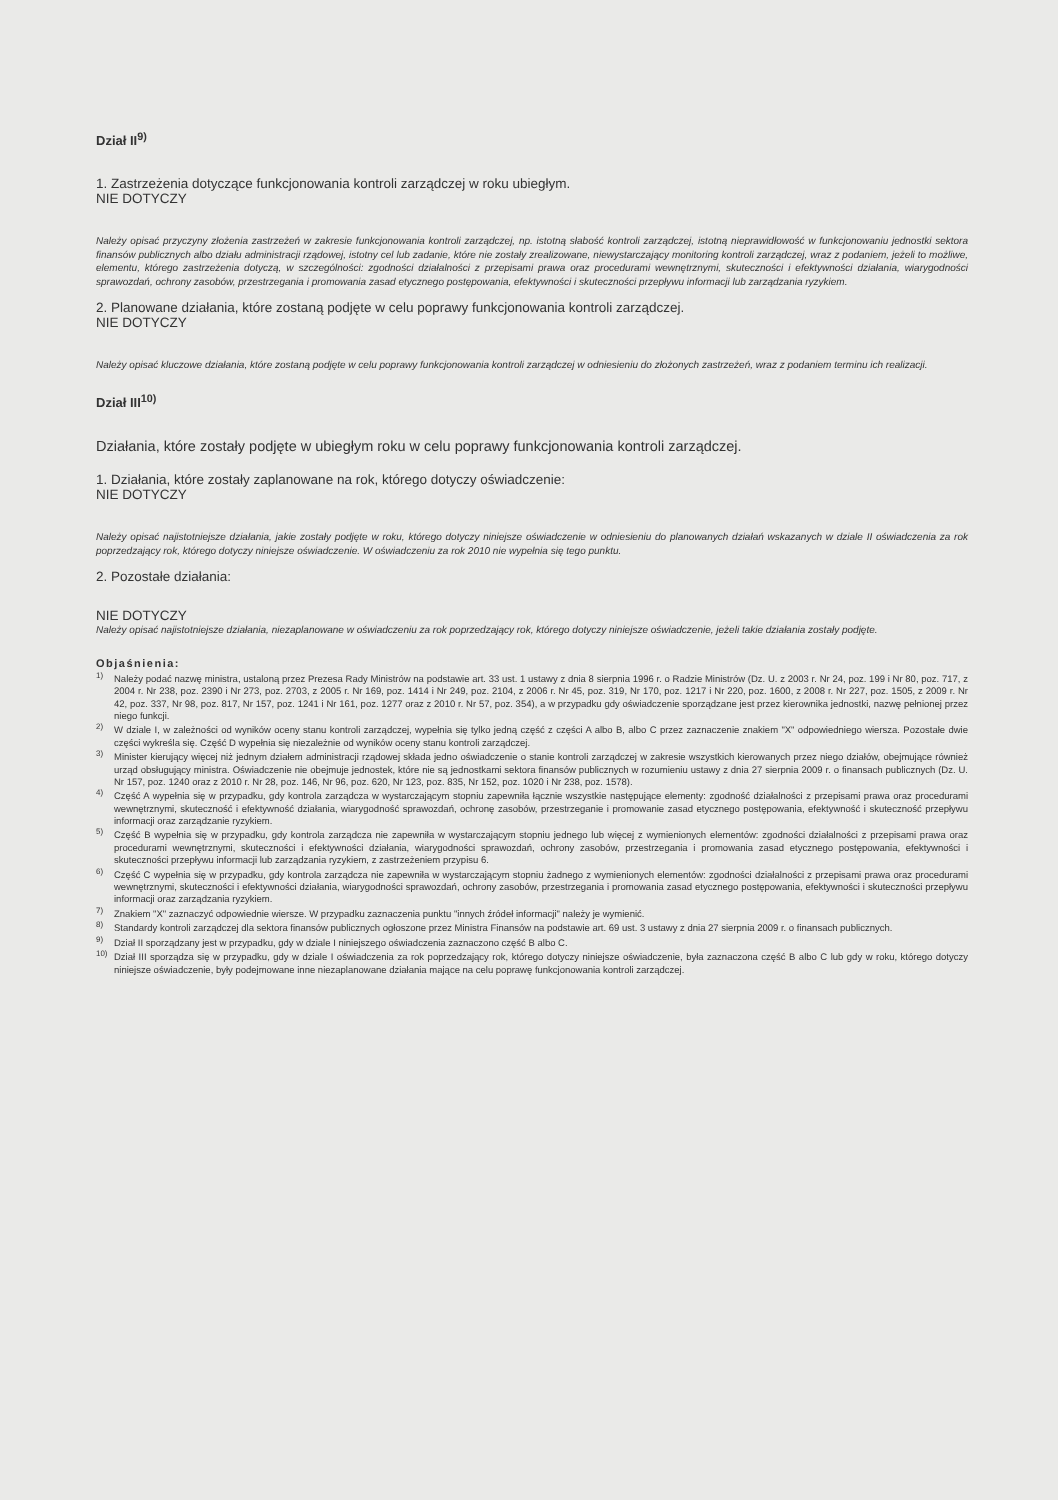Dział II<sup>9)</sup>
1. Zastrzeżenia dotyczące funkcjonowania kontroli zarządczej w roku ubiegłym.
NIE DOTYCZY
Należy opisać przyczyny złożenia zastrzeżeń w zakresie funkcjonowania kontroli zarządczej, np. istotną słabość kontroli zarządczej, istotną nieprawidłowość w funkcjonowaniu jednostki sektora finansów publicznych albo działu administracji rządowej, istotny cel lub zadanie, które nie zostały zrealizowane, niewystarczający monitoring kontroli zarządczej, wraz z podaniem, jeżeli to możliwe, elementu, którego zastrzeżenia dotyczą, w szczególności: zgodności działalności z przepisami prawa oraz procedurami wewnętrznymi, skuteczności i efektywności działania, wiarygodności sprawozdań, ochrony zasobów, przestrzegania i promowania zasad etycznego postępowania, efektywności i skuteczności przepływu informacji lub zarządzania ryzykiem.
2. Planowane działania, które zostaną podjęte w celu poprawy funkcjonowania kontroli zarządczej.
NIE DOTYCZY
Należy opisać kluczowe działania, które zostaną podjęte w celu poprawy funkcjonowania kontroli zarządczej w odniesieniu do złożonych zastrzeżeń, wraz z podaniem terminu ich realizacji.
Dział III<sup>10)</sup>
Działania, które zostały podjęte w ubiegłym roku w celu poprawy funkcjonowania kontroli zarządczej.
1. Działania, które zostały zaplanowane na rok, którego dotyczy oświadczenie:
NIE DOTYCZY
Należy opisać najistotniejsze działania, jakie zostały podjęte w roku, którego dotyczy niniejsze oświadczenie w odniesieniu do planowanych działań wskazanych w dziale II oświadczenia za rok poprzedzający rok, którego dotyczy niniejsze oświadczenie. W oświadczeniu za rok 2010 nie wypełnia się tego punktu.
2. Pozostałe działania:
NIE DOTYCZY
Należy opisać najistotniejsze działania, niezaplanowane w oświadczeniu za rok poprzedzający rok, którego dotyczy niniejsze oświadczenie, jeżeli takie działania zostały podjęte.
Objaśnienia:
<sup>1)</sup> Należy podać nazwę ministra, ustaloną przez Prezesa Rady Ministrów na podstawie art. 33 ust. 1 ustawy z dnia 8 sierpnia 1996 r. o Radzie Ministrów (Dz. U. z 2003 r. Nr 24, poz. 199 i Nr 80, poz. 717, z 2004 r. Nr 238, poz. 2390 i Nr 273, poz. 2703, z 2005 r. Nr 169, poz. 1414 i Nr 249, poz. 2104, z 2006 r. Nr 45, poz. 319, Nr 170, poz. 1217 i Nr 220, poz. 1600, z 2008 r. Nr 227, poz. 1505, z 2009 r. Nr 42, poz. 337, Nr 98, poz. 817, Nr 157, poz. 1241 i Nr 161, poz. 1277 oraz z 2010 r. Nr 57, poz. 354), a w przypadku gdy oświadczenie sporządzane jest przez kierownika jednostki, nazwę pełnionej przez niego funkcji.
<sup>2)</sup> W dziale I, w zależności od wyników oceny stanu kontroli zarządczej, wypełnia się tylko jedną część z części A albo B, albo C przez zaznaczenie znakiem "X" odpowiedniego wiersza. Pozostałe dwie części wykreśla się. Część D wypełnia się niezależnie od wyników oceny stanu kontroli zarządczej.
<sup>3)</sup> Minister kierujący więcej niż jednym działem administracji rządowej składa jedno oświadczenie o stanie kontroli zarządczej w zakresie wszystkich kierowanych przez niego działów, obejmujące również urząd obsługujący ministra. Oświadczenie nie obejmuje jednostek, które nie są jednostkami sektora finansów publicznych w rozumieniu ustawy z dnia 27 sierpnia 2009 r. o finansach publicznych (Dz. U. Nr 157, poz. 1240 oraz z 2010 r. Nr 28, poz. 146, Nr 96, poz. 620, Nr 123, poz. 835, Nr 152, poz. 1020 i Nr 238, poz. 1578).
<sup>4)</sup> Część A wypełnia się w przypadku, gdy kontrola zarządcza w wystarczającym stopniu zapewniła łącznie wszystkie następujące elementy: zgodność działalności z przepisami prawa oraz procedurami wewnętrznymi, skuteczność i efektywność działania, wiarygodność sprawozdań, ochronę zasobów, przestrzeganie i promowanie zasad etycznego postępowania, efektywność i skuteczność przepływu informacji oraz zarządzanie ryzykiem.
<sup>5)</sup> Część B wypełnia się w przypadku, gdy kontrola zarządcza nie zapewniła w wystarczającym stopniu jednego lub więcej z wymienionych elementów: zgodności działalności z przepisami prawa oraz procedurami wewnętrznymi, skuteczności i efektywności działania, wiarygodności sprawozdań, ochrony zasobów, przestrzegania i promowania zasad etycznego postępowania, efektywności i skuteczności przepływu informacji lub zarządzania ryzykiem, z zastrzeżeniem przypisu 6.
<sup>6)</sup> Część C wypełnia się w przypadku, gdy kontrola zarządcza nie zapewniła w wystarczającym stopniu żadnego z wymienionych elementów: zgodności działalności z przepisami prawa oraz procedurami wewnętrznymi, skuteczności i efektywności działania, wiarygodności sprawozdań, ochrony zasobów, przestrzegania i promowania zasad etycznego postępowania, efektywności i skuteczności przepływu informacji oraz zarządzania ryzykiem.
<sup>7)</sup> Znakiem "X" zaznaczyć odpowiednie wiersze. W przypadku zaznaczenia punktu "innych źródeł informacji" należy je wymienić.
<sup>8)</sup> Standardy kontroli zarządczej dla sektora finansów publicznych ogłoszone przez Ministra Finansów na podstawie art. 69 ust. 3 ustawy z dnia 27 sierpnia 2009 r. o finansach publicznych.
<sup>9)</sup> Dział II sporządzany jest w przypadku, gdy w dziale I niniejszego oświadczenia zaznaczono część B albo C.
<sup>10)</sup> Dział III sporządza się w przypadku, gdy w dziale I oświadczenia za rok poprzedzający rok, którego dotyczy niniejsze oświadczenie, była zaznaczona część B albo C lub gdy w roku, którego dotyczy niniejsze oświadczenie, były podejmowane inne niezaplanowane działania mające na celu poprawę funkcjonowania kontroli zarządczej.